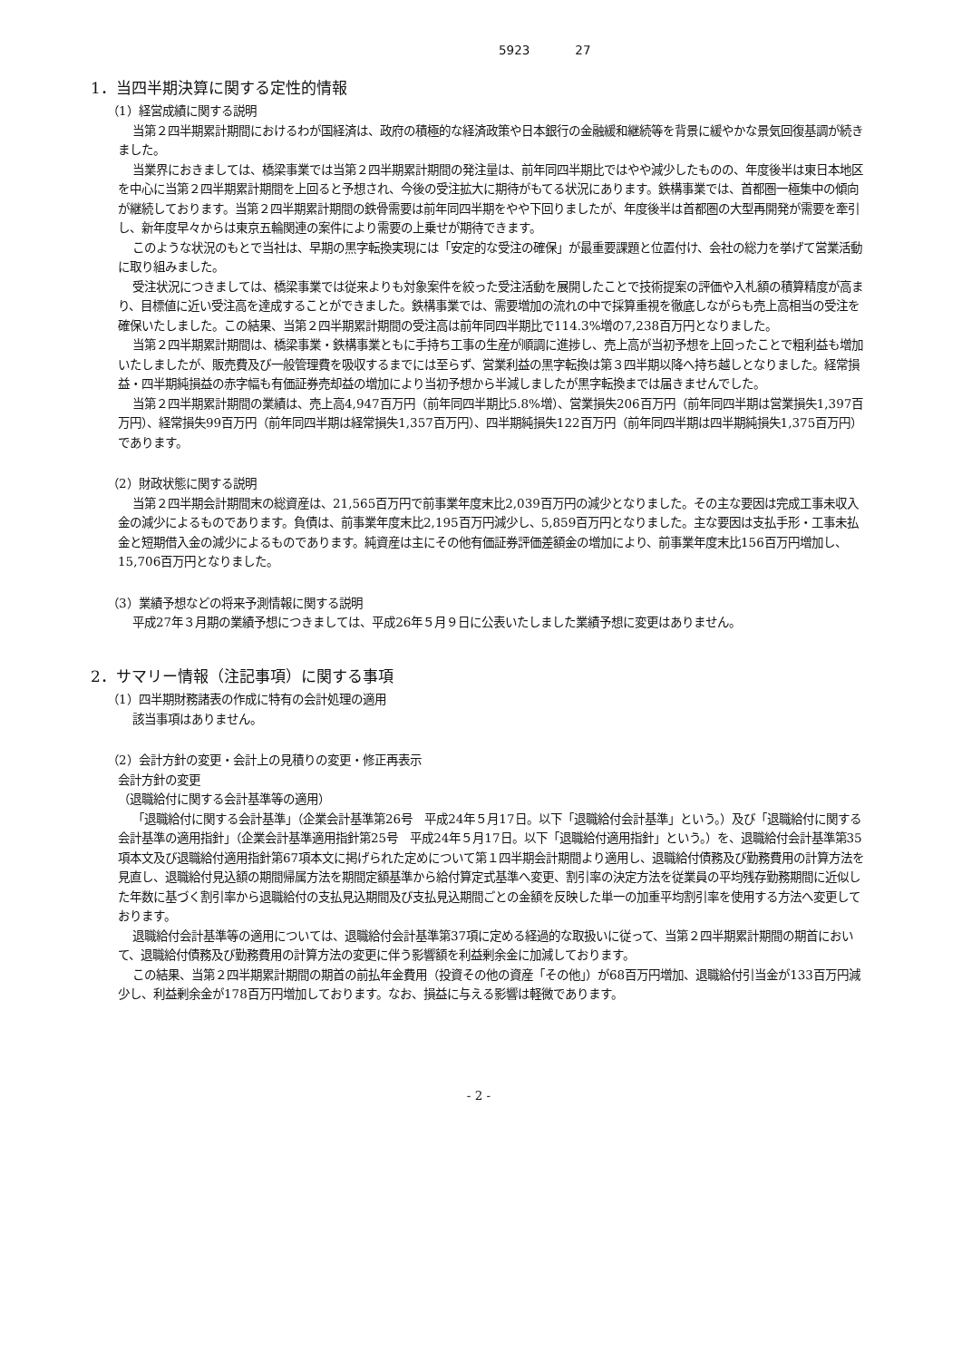5923 27
1．当四半期決算に関する定性的情報
（1）経営成績に関する説明
当第２四半期累計期間におけるわが国経済は、政府の積極的な経済政策や日本銀行の金融緩和継続等を背景に緩やかな景気回復基調が続きました。
当業界におきましては、橋梁事業では当第２四半期累計期間の発注量は、前年同四半期比ではやや減少したものの、年度後半は東日本地区を中心に当第２四半期累計期間を上回ると予想され、今後の受注拡大に期待がもてる状況にあります。鉄構事業では、首都圏一極集中の傾向が継続しております。当第２四半期累計期間の鉄骨需要は前年同四半期をやや下回りましたが、年度後半は首都圏の大型再開発が需要を牽引し、新年度早々からは東京五輪関連の案件により需要の上乗せが期待できます。
このような状況のもとで当社は、早期の黒字転換実現には「安定的な受注の確保」が最重要課題と位置付け、会社の総力を挙げて営業活動に取り組みました。
受注状況につきましては、橋梁事業では従来よりも対象案件を絞った受注活動を展開したことで技術提案の評価や入札額の積算精度が高まり、目標値に近い受注高を達成することができました。鉄構事業では、需要増加の流れの中で採算重視を徹底しながらも売上高相当の受注を確保いたしました。この結果、当第２四半期累計期間の受注高は前年同四半期比で114.3%増の7,238百万円となりました。
当第２四半期累計期間は、橋梁事業・鉄構事業ともに手持ち工事の生産が順調に進捗し、売上高が当初予想を上回ったことで粗利益も増加いたしましたが、販売費及び一般管理費を吸収するまでには至らず、営業利益の黒字転換は第３四半期以降へ持ち越しとなりました。経常損益・四半期純損益の赤字幅も有価証券売却益の増加により当初予想から半減しましたが黒字転換までは届きませんでした。
当第２四半期累計期間の業績は、売上高4,947百万円（前年同四半期比5.8%増）、営業損失206百万円（前年同四半期は営業損失1,397百万円）、経常損失99百万円（前年同四半期は経常損失1,357百万円）、四半期純損失122百万円（前年同四半期は四半期純損失1,375百万円）であります。
（2）財政状態に関する説明
当第２四半期会計期間末の総資産は、21,565百万円で前事業年度末比2,039百万円の減少となりました。その主な要因は完成工事未収入金の減少によるものであります。負債は、前事業年度末比2,195百万円減少し、5,859百万円となりました。主な要因は支払手形・工事未払金と短期借入金の減少によるものであります。純資産は主にその他有価証券評価差額金の増加により、前事業年度末比156百万円増加し、15,706百万円となりました。
（3）業績予想などの将来予測情報に関する説明
平成27年３月期の業績予想につきましては、平成26年５月９日に公表いたしました業績予想に変更はありません。
2．サマリー情報（注記事項）に関する事項
（1）四半期財務諸表の作成に特有の会計処理の適用
該当事項はありません。
（2）会計方針の変更・会計上の見積りの変更・修正再表示
会計方針の変更
（退職給付に関する会計基準等の適用）
「退職給付に関する会計基準」（企業会計基準第26号　平成24年５月17日。以下「退職給付会計基準」という。）及び「退職給付に関する会計基準の適用指針」（企業会計基準適用指針第25号　平成24年５月17日。以下「退職給付適用指針」という。）を、退職給付会計基準第35項本文及び退職給付適用指針第67項本文に掲げられた定めについて第１四半期会計期間より適用し、退職給付債務及び勤務費用の計算方法を見直し、退職給付見込額の期間帰属方法を期間定額基準から給付算定式基準へ変更、割引率の決定方法を従業員の平均残存勤務期間に近似した年数に基づく割引率から退職給付の支払見込期間及び支払見込期間ごとの金額を反映した単一の加重平均割引率を使用する方法へ変更しております。
退職給付会計基準等の適用については、退職給付会計基準第37項に定める経過的な取扱いに従って、当第２四半期累計期間の期首において、退職給付債務及び勤務費用の計算方法の変更に伴う影響額を利益剰余金に加減しております。
この結果、当第２四半期累計期間の期首の前払年金費用（投資その他の資産「その他」）が68百万円増加、退職給付引当金が133百万円減少し、利益剰余金が178百万円増加しております。なお、損益に与える影響は軽微であります。
- 2 -